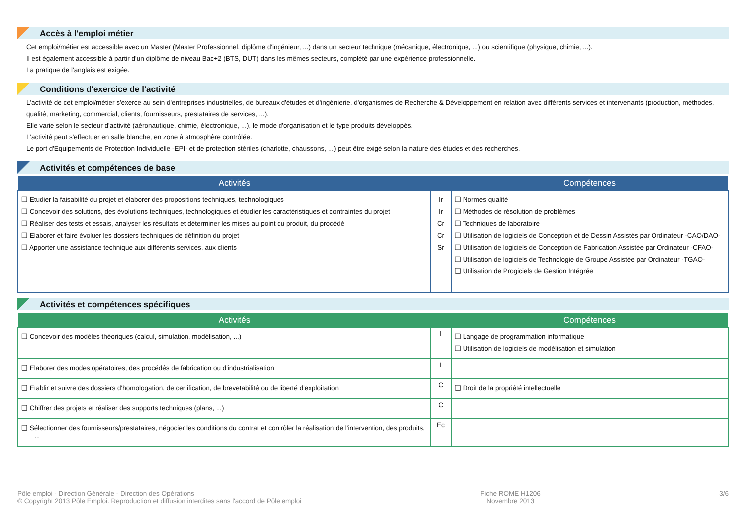Accès à l'emploi métier
Cet emploi/métier est accessible avec un Master (Master Professionnel, diplôme d'ingénieur, ...) dans un secteur technique (mécanique, électronique, ...) ou scientifique (physique, chimie, ...).
Il est également accessible à partir d'un diplôme de niveau Bac+2 (BTS, DUT) dans les mêmes secteurs, complété par une expérience professionnelle.
La pratique de l'anglais est exigée.
Conditions d'exercice de l'activité
L'activité de cet emploi/métier s'exerce au sein d'entreprises industrielles, de bureaux d'études et d'ingénierie, d'organismes de Recherche & Développement en relation avec différents services et intervenants (production, méthodes, qualité, marketing, commercial, clients, fournisseurs, prestataires de services, ...).
Elle varie selon le secteur d'activité (aéronautique, chimie, électronique, ...), le mode d'organisation et le type produits développés.
L'activité peut s'effectuer en salle blanche, en zone à atmosphère contrôlée.
Le port d'Equipements de Protection Individuelle -EPI- et de protection stériles (charlotte, chaussons, ...) peut être exigé selon la nature des études et des recherches.
Activités et compétences de base
| Activités | | Compétences |
| --- | --- | --- |
| ❑ Etudier la faisabilité du projet et élaborer des propositions techniques, technologiques ❑ Concevoir des solutions, des évolutions techniques, technologiques et étudier les caractéristiques et contraintes du projet ❑ Réaliser des tests et essais, analyser les résultats et déterminer les mises au point du produit, du procédé ❑ Elaborer et faire évoluer les dossiers techniques de définition du projet ❑ Apporter une assistance technique aux différents services, aux clients | Ir Ir Cr Cr Sr | ❑ Normes qualité ❑ Méthodes de résolution de problèmes ❑ Techniques de laboratoire ❑ Utilisation de logiciels de Conception et de Dessin Assistés par Ordinateur -CAO/DAO- ❑ Utilisation de logiciels de Conception de Fabrication Assistée par Ordinateur -CFAO- ❑ Utilisation de logiciels de Technologie de Groupe Assistée par Ordinateur -TGAO- ❑ Utilisation de Progiciels de Gestion Intégrée |
Activités et compétences spécifiques
| Activités | | Compétences |
| --- | --- | --- |
| ❑ Concevoir des modèles théoriques (calcul, simulation, modélisation, ...) | I | ❑ Langage de programmation informatique ❑ Utilisation de logiciels de modélisation et simulation |
| ❑ Elaborer des modes opératoires, des procédés de fabrication ou d'industrialisation | I | |
| ❑ Etablir et suivre des dossiers d'homologation, de certification, de brevetabilité ou de liberté d'exploitation | C | ❑ Droit de la propriété intellectuelle |
| ❑ Chiffrer des projets et réaliser des supports techniques (plans, ...) | C | |
| ❑ Sélectionner des fournisseurs/prestataires, négocier les conditions du contrat et contrôler la réalisation de l'intervention, des produits, ... | Ec | |
Pôle emploi - Direction Générale - Direction des Opérations
© Copyright 2013 Pôle Emploi. Reproduction et diffusion interdites sans l'accord de Pôle emploi
Fiche ROME H1206
Novembre 2013
3/6